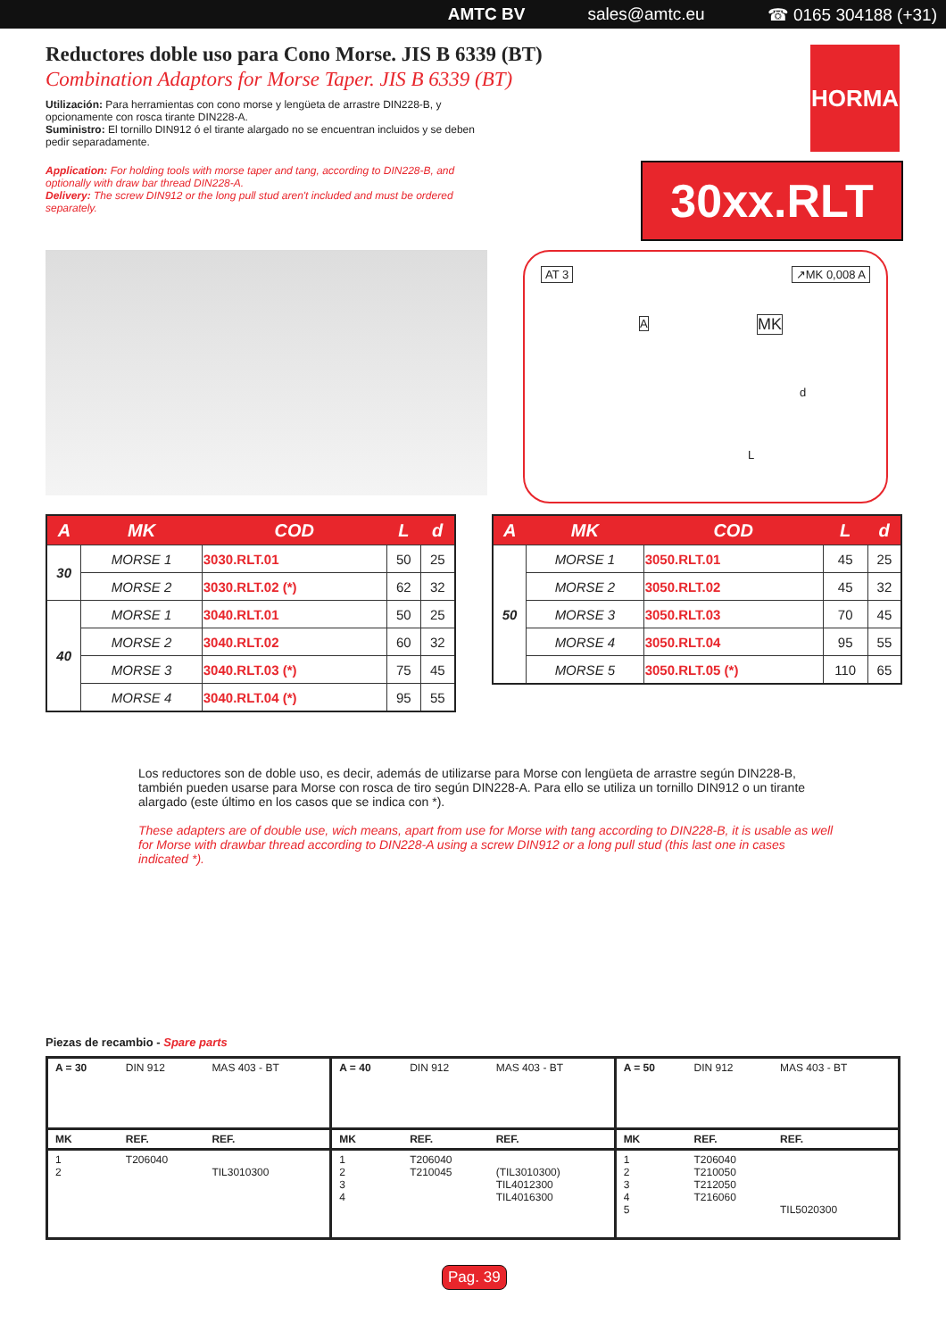AMTC BV sales@amtc.eu ☎ 0165 304188 (+31)
HORMA
30xx.RLT
Reductores doble uso para Cono Morse. JIS B 6339 (BT)
Combination Adaptors for Morse Taper. JIS B 6339 (BT)
Utilización: Para herramientas con cono morse y lengüeta de arrastre DIN228-B, y opcionamente con rosca tirante DIN228-A.
Suministro: El tornillo DIN912 ó el tirante alargado no se encuentran incluidos y se deben pedir separadamente.
Application: For holding tools with morse taper and tang, according to DIN228-B, and optionally with draw bar thread DIN228-A.
Delivery: The screw DIN912 or the long pull stud aren't included and must be ordered separately.
AT 3 ↗MK 0,008 A
A MK
d
L
| A | MK | COD | L | d |
| --- | --- | --- | --- | --- |
| 30 | MORSE 1 | 3030.RLT.01 | 50 | 25 |
| | MORSE 2 | 3030.RLT.02 (*) | 62 | 32 |
| 40 | MORSE 1 | 3040.RLT.01 | 50 | 25 |
| | MORSE 2 | 3040.RLT.02 | 60 | 32 |
| | MORSE 3 | 3040.RLT.03 (*) | 75 | 45 |
| | MORSE 4 | 3040.RLT.04 (*) | 95 | 55 |
| A | MK | COD | L | d |
| --- | --- | --- | --- | --- |
| 50 | MORSE 1 | 3050.RLT.01 | 45 | 25 |
| | MORSE 2 | 3050.RLT.02 | 45 | 32 |
| | MORSE 3 | 3050.RLT.03 | 70 | 45 |
| | MORSE 4 | 3050.RLT.04 | 95 | 55 |
| | MORSE 5 | 3050.RLT.05 (*) | 110 | 65 |
Los reductores son de doble uso, es decir, además de utilizarse para Morse con lengüeta de arrastre según DIN228-B, también pueden usarse para Morse con rosca de tiro según DIN228-A. Para ello se utiliza un tornillo DIN912 o un tirante alargado (este último en los casos que se indica con *).
These adapters are of double use, wich means, apart from use for Morse with tang according to DIN228-B, it is usable as well for Morse with drawbar thread according to DIN228-A using a screw DIN912 or a long pull stud (this last one in cases indicated *).
Piezas de recambio - Spare parts
| A = 30 | DIN 912 | MAS 403 - BT | A = 40 | DIN 912 | MAS 403 - BT | A = 50 | DIN 912 | MAS 403 - BT |
| MK | REF. | REF. | MK | REF. | REF. | MK | REF. | REF. |
| 1 2 | T206040 | TIL3010300 | 1 2 3 4 | T206040 T210045 | (TIL3010300) TIL4012300 TIL4016300 | 1 2 3 4 5 | T206040 T210050 T212050 T216060 | TIL5020300 |
Pag. 39